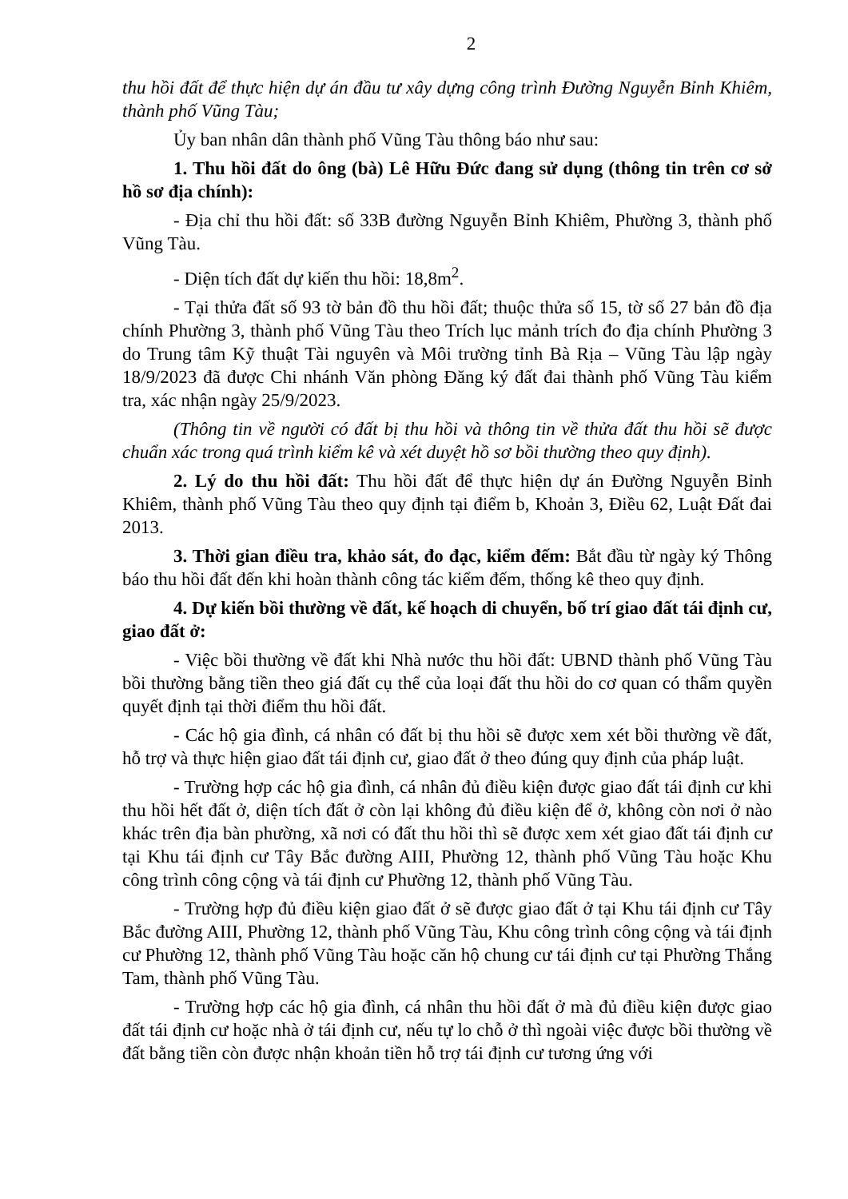2
thu hồi đất để thực hiện dự án đầu tư xây dựng công trình Đường Nguyễn Bỉnh Khiêm, thành phố Vũng Tàu;
Ủy ban nhân dân thành phố Vũng Tàu thông báo như sau:
1. Thu hồi đất do ông (bà) Lê Hữu Đức đang sử dụng (thông tin trên cơ sở hồ sơ địa chính):
- Địa chỉ thu hồi đất: số 33B đường Nguyễn Bỉnh Khiêm, Phường 3, thành phố Vũng Tàu.
- Diện tích đất dự kiến thu hồi: 18,8m<sup>2</sup>.
- Tại thửa đất số 93 tờ bản đồ thu hồi đất; thuộc thửa số 15, tờ số 27 bản đồ địa chính Phường 3, thành phố Vũng Tàu theo Trích lục mảnh trích đo địa chính Phường 3 do Trung tâm Kỹ thuật Tài nguyên và Môi trường tỉnh Bà Rịa – Vũng Tàu lập ngày 18/9/2023 đã được Chi nhánh Văn phòng Đăng ký đất đai thành phố Vũng Tàu kiểm tra, xác nhận ngày 25/9/2023.
(Thông tin về người có đất bị thu hồi và thông tin về thửa đất thu hồi sẽ được chuẩn xác trong quá trình kiểm kê và xét duyệt hồ sơ bồi thường theo quy định).
2. Lý do thu hồi đất: Thu hồi đất để thực hiện dự án Đường Nguyễn Bỉnh Khiêm, thành phố Vũng Tàu theo quy định tại điểm b, Khoản 3, Điều 62, Luật Đất đai 2013.
3. Thời gian điều tra, khảo sát, đo đạc, kiểm đếm: Bắt đầu từ ngày ký Thông báo thu hồi đất đến khi hoàn thành công tác kiểm đếm, thống kê theo quy định.
4. Dự kiến bồi thường về đất, kế hoạch di chuyển, bố trí giao đất tái định cư, giao đất ở:
- Việc bồi thường về đất khi Nhà nước thu hồi đất: UBND thành phố Vũng Tàu bồi thường bằng tiền theo giá đất cụ thể của loại đất thu hồi do cơ quan có thẩm quyền quyết định tại thời điểm thu hồi đất.
- Các hộ gia đình, cá nhân có đất bị thu hồi sẽ được xem xét bồi thường về đất, hỗ trợ và thực hiện giao đất tái định cư, giao đất ở theo đúng quy định của pháp luật.
- Trường hợp các hộ gia đình, cá nhân đủ điều kiện được giao đất tái định cư khi thu hồi hết đất ở, diện tích đất ở còn lại không đủ điều kiện để ở, không còn nơi ở nào khác trên địa bàn phường, xã nơi có đất thu hồi thì sẽ được xem xét giao đất tái định cư tại Khu tái định cư Tây Bắc đường AIII, Phường 12, thành phố Vũng Tàu hoặc Khu công trình công cộng và tái định cư Phường 12, thành phố Vũng Tàu.
- Trường hợp đủ điều kiện giao đất ở sẽ được giao đất ở tại Khu tái định cư Tây Bắc đường AIII, Phường 12, thành phố Vũng Tàu, Khu công trình công cộng và tái định cư Phường 12, thành phố Vũng Tàu hoặc căn hộ chung cư tái định cư tại Phường Thắng Tam, thành phố Vũng Tàu.
- Trường hợp các hộ gia đình, cá nhân thu hồi đất ở mà đủ điều kiện được giao đất tái định cư hoặc nhà ở tái định cư, nếu tự lo chỗ ở thì ngoài việc được bồi thường về đất bằng tiền còn được nhận khoản tiền hỗ trợ tái định cư tương ứng với